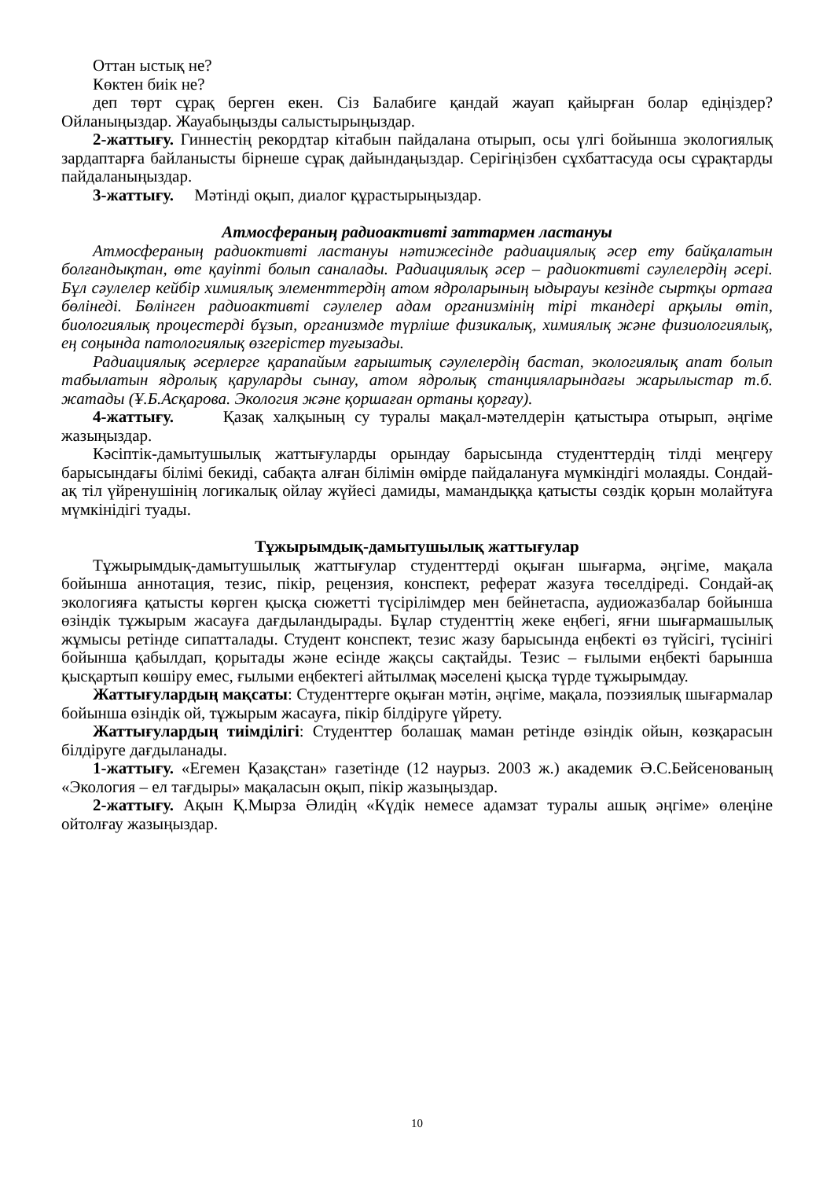Оттан ыстық не?
Көктен биік не?
деп төрт сұрақ берген екен. Сіз Балабиге қандай жауап қайырған болар едіңіздер? Ойланыңыздар. Жауабыңызды салыстырыңыздар.
2-жаттығу. Гиннестің рекордтар кітабын пайдалана отырып, осы үлгі бойынша экологиялық зардаптарға байланысты бірнеше сұрақ дайындаңыздар. Серігіңізбен сұхбаттасуда осы сұрақтарды пайдаланыңыздар.
3-жаттығу. Мәтінді оқып, диалог құрастырыңыздар.
Атмосфераның радиоактивті заттармен ластануы
Атмосфераның радиоктивті ластануы нәтижесінде радиациялық әсер ету байқалатын болғандықтан, өте қауіпті болып саналады. Радиациялық әсер – радиоктивті сәулелердің әсері. Бұл сәулелер кейбір химиялық элементтердің атом ядроларының ыдырауы кезінде сыртқы ортаға бөлінеді. Бөлінген радиоактивті сәулелер адам организмінің тірі ткандері арқылы өтіп, биологиялық процестерді бұзып, организмде түрліше физикалық, химиялық және физиологиялық, ең соңында патологиялық өзгерістер туғызады.
Радиациялық әсерлерге қарапайым ғарыштық сәулелердің бастап, экологиялық апат болып табылатын ядролық қаруларды сынау, атом ядролық станцияларындағы жарылыстар т.б. жатады (Ұ.Б.Асқарова. Экология және қоршаған ортаны қорғау).
4-жаттығу. Қазақ халқының су туралы мақал-мәтелдерін қатыстыра отырып, әңгіме жазыңыздар.
Кәсіптік-дамытушылық жаттығуларды орындау барысында студенттердің тілді меңгеру барысындағы білімі бекиді, сабақта алған білімін өмірде пайдалануға мүмкіндігі молаяды. Сондай-ақ тіл үйренушінің логикалық ойлау жүйесі дамиды, мамандыққа қатысты сөздік қорын молайтуға мүмкінідігі туады.
Тұжырымдық-дамытушылық жаттығулар
Тұжырымдық-дамытушылық жаттығулар студенттерді оқыған шығарма, әңгіме, мақала бойынша аннотация, тезис, пікір, рецензия, конспект, реферат жазуға төселдіреді. Сондай-ақ экологияға қатысты көрген қысқа сюжетті түсірілімдер мен бейнетаспа, аудиожазбалар бойынша өзіндік тұжырым жасауға дағдыландырады. Бұлар студенттің жеке еңбегі, яғни шығармашылық жұмысы ретінде сипатталады. Студент конспект, тезис жазу барысында еңбекті өз түйсігі, түсінігі бойынша қабылдап, қорытады және есінде жақсы сақтайды. Тезис – ғылыми еңбекті барынша қысқартып көшіру емес, ғылыми еңбектегі айтылмақ мәселені қысқа түрде тұжырымдау.
Жаттығулардың мақсаты: Студенттерге оқыған мәтін, әңгіме, мақала, поэзиялық шығармалар бойынша өзіндік ой, тұжырым жасауға, пікір білдіруге үйрету.
Жаттығулардың тиімділігі: Студенттер болашақ маман ретінде өзіндік ойын, көзқарасын білдіруге дағдыланады.
1-жаттығу. «Егемен Қазақстан» газетінде (12 наурыз. 2003 ж.) академик Ә.С.Бейсенованың «Экология – ел тағдыры» мақаласын оқып, пікір жазыңыздар.
2-жаттығу. Ақын Қ.Мырза Әлидің «Күдік немесе адамзат туралы ашық әңгіме» өлеңіне ойтолғау жазыңыздар.
10